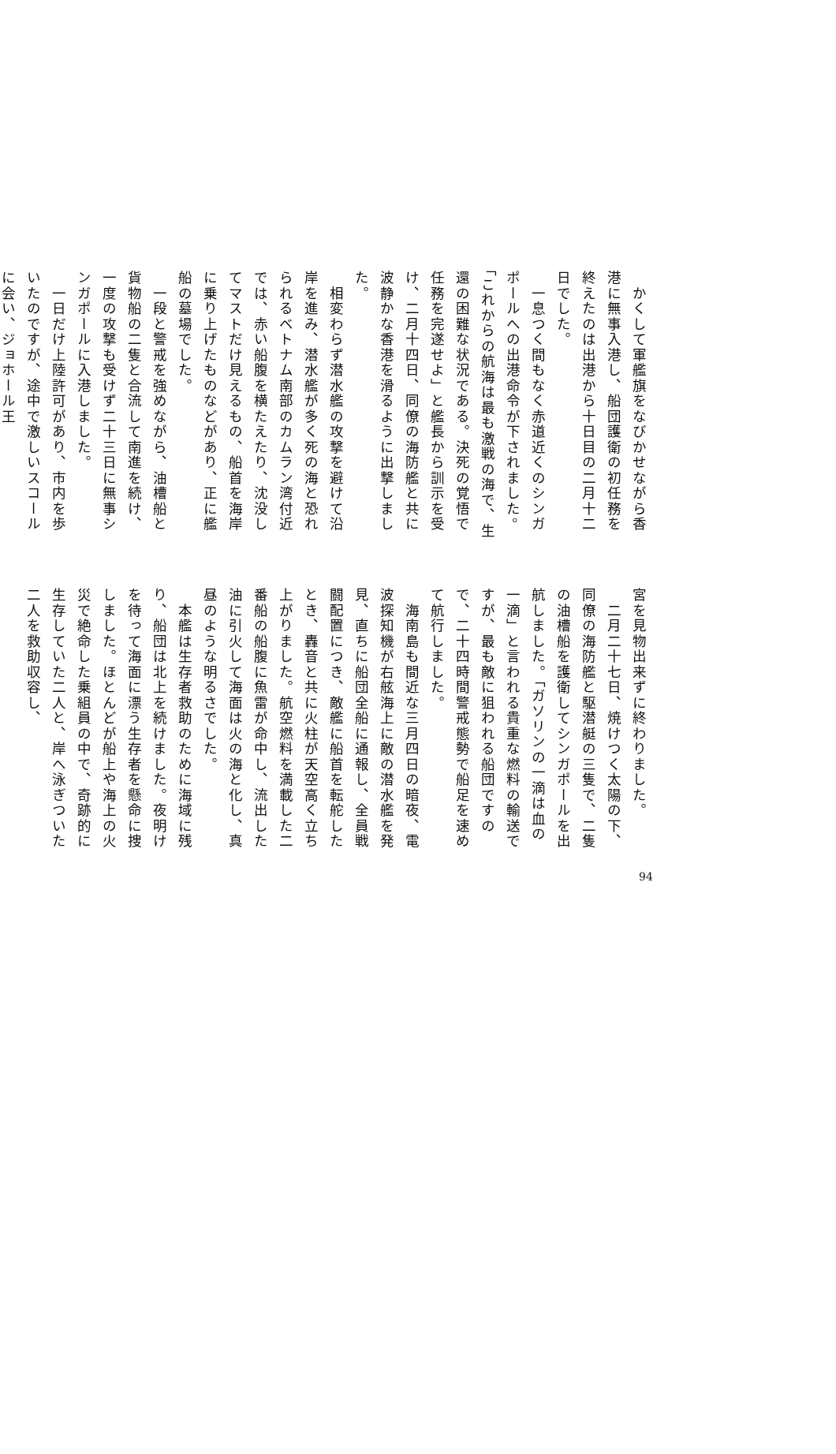かくして軍艦旗をなびかせながら香港に無事入港し、船団護衛の初任務を終えたのは出港から十日目の二月十二日でした。
　一息つく間もなく赤道近くのシンガポールへの出港命令が下されました。「これからの航海は最も激戦の海で、生還の困難な状況である。決死の覚悟で任務を完遂せよ」と艦長から訓示を受け、二月十四日、同僚の海防艦と共に波静かな香港を滑るように出撃しました。
　相変わらず潜水艦の攻撃を避けて沿岸を進み、潜水艦が多く死の海と恐れられるベトナム南部のカムラン湾付近では、赤い船腹を横たえたり、沈没してマストだけ見えるもの、船首を海岸に乗り上げたものなどがあり、正に艦船の墓場でした。
　一段と警戒を強めながら、油槽船と貨物船の二隻と合流して南進を続け、一度の攻撃も受けず二十三日に無事シンガポールに入港しました。
　一日だけ上陸許可があり、市内を歩いたのですが、途中で激しいスコールに会い、ジョホール王
宮を見物出来ずに終わりました。
　二月二十七日、焼けつく太陽の下、同僚の海防艦と駆潜艇の三隻で、二隻の油槽船を護衛してシンガポールを出航しました。「ガソリンの一滴は血の一滴」と言われる貴重な燃料の輸送ですが、最も敵に狙われる船団ですので、二十四時間警戒態勢で船足を速めて航行しました。
　海南島も間近な三月四日の暗夜、電波探知機が右舷海上に敵の潜水艦を発見、直ちに船団全船に通報し、全員戦闘配置につき、敵艦に船首を転舵したとき、轟音と共に火柱が天空高く立ち上がりました。航空燃料を満載した二番船の船腹に魚雷が命中し、流出した油に引火して海面は火の海と化し、真昼のような明るさでした。
　本艦は生存者救助のために海域に残り、船団は北上を続けました。夜明けを待って海面に漂う生存者を懸命に捜しました。ほとんどが船上や海上の火災で絶命した乗組員の中で、奇跡的に生存していた二人と、岸へ泳ぎついた二人を救助収容し、
94